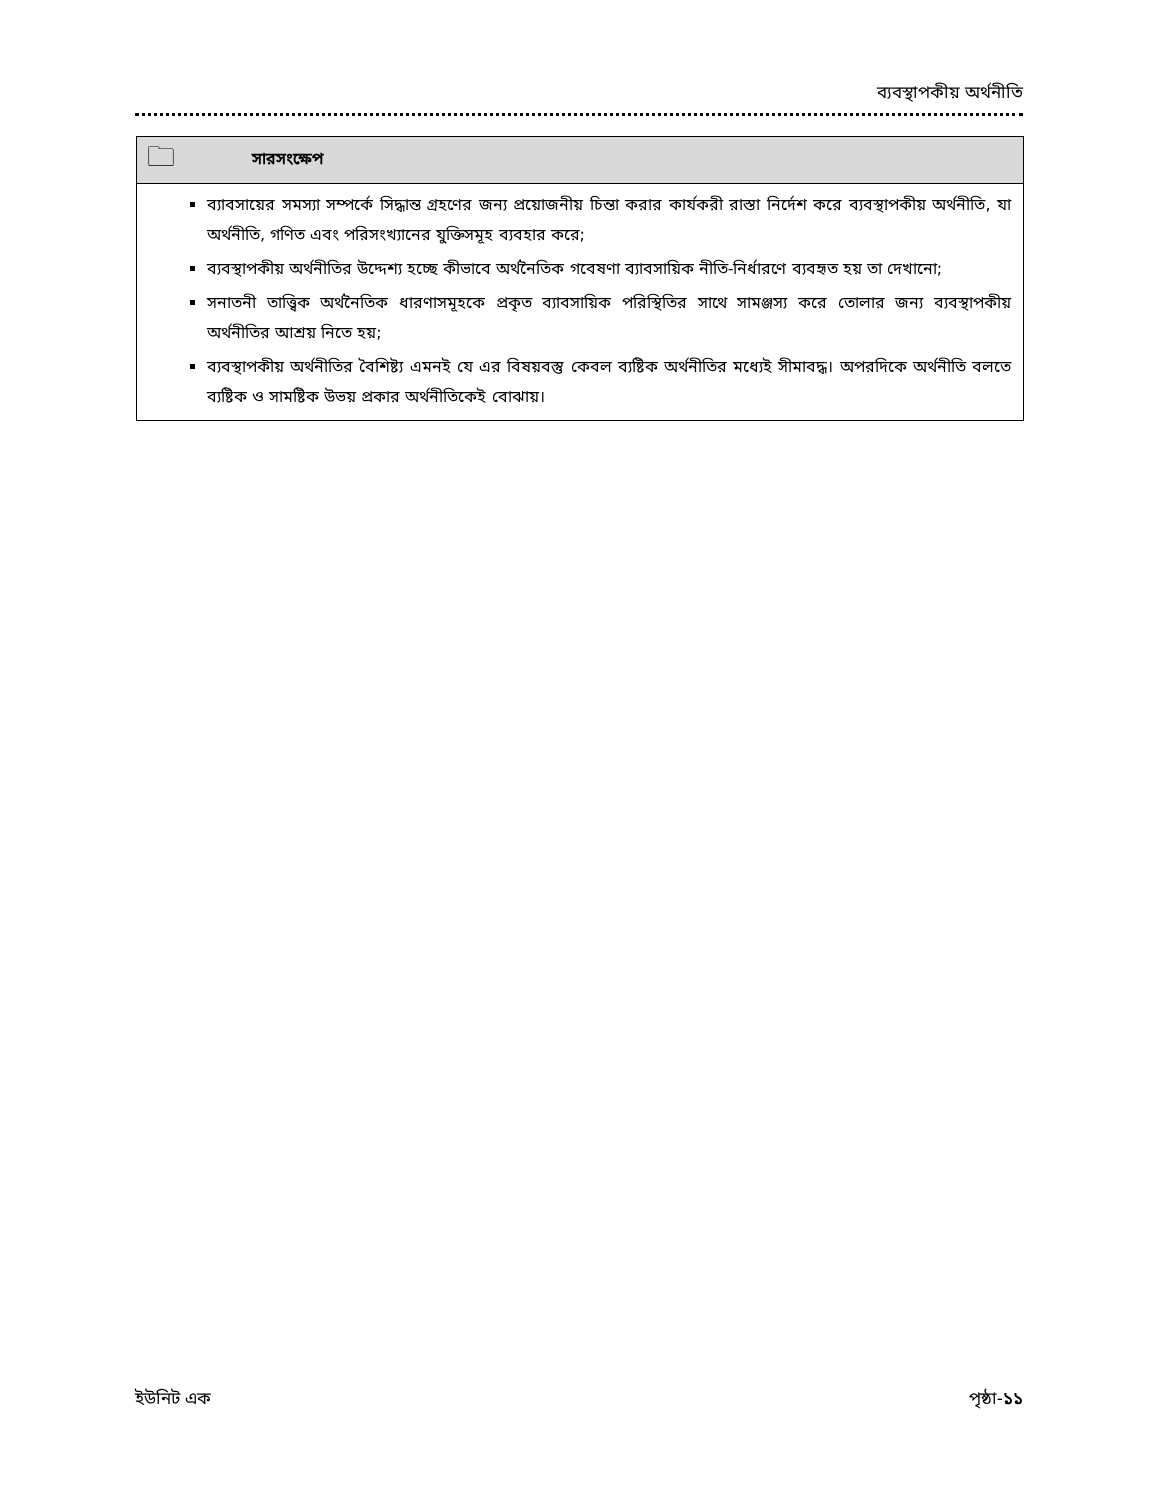ব্যবস্থাপকীয় অর্থনীতি
🗀 সারসংক্ষেপ
ব্যাবসায়ের সমস্যা সম্পর্কে সিদ্ধান্ত গ্রহণের জন্য প্রয়োজনীয় চিন্তা করার কার্যকরী রাস্তা নির্দেশ করে ব্যবস্থাপকীয় অর্থনীতি, যা অর্থনীতি, গণিত এবং পরিসংখ্যানের যুক্তিসমূহ ব্যবহার করে;
ব্যবস্থাপকীয় অর্থনীতির উদ্দেশ্য হচ্ছে কীভাবে অর্থনৈতিক গবেষণা ব্যাবসায়িক নীতি-নির্ধারণে ব্যবহৃত হয় তা দেখানো;
সনাতনী তাত্ত্বিক অর্থনৈতিক ধারণাসমূহকে প্রকৃত ব্যাবসায়িক পরিস্থিতির সাথে সামঞ্জস্য করে তোলার জন্য ব্যবস্থাপকীয় অর্থনীতির আশ্রয় নিতে হয়;
ব্যবস্থাপকীয় অর্থনীতির বৈশিষ্ট্য এমনই যে এর বিষয়বস্তু কেবল ব্যষ্টিক অর্থনীতির মধ্যেই সীমাবদ্ধ। অপরদিকে অর্থনীতি বলতে ব্যষ্টিক ও সামষ্টিক উভয় প্রকার অর্থনীতিকেই বোঝায়।
ইউনিট এক পৃষ্ঠা-১১